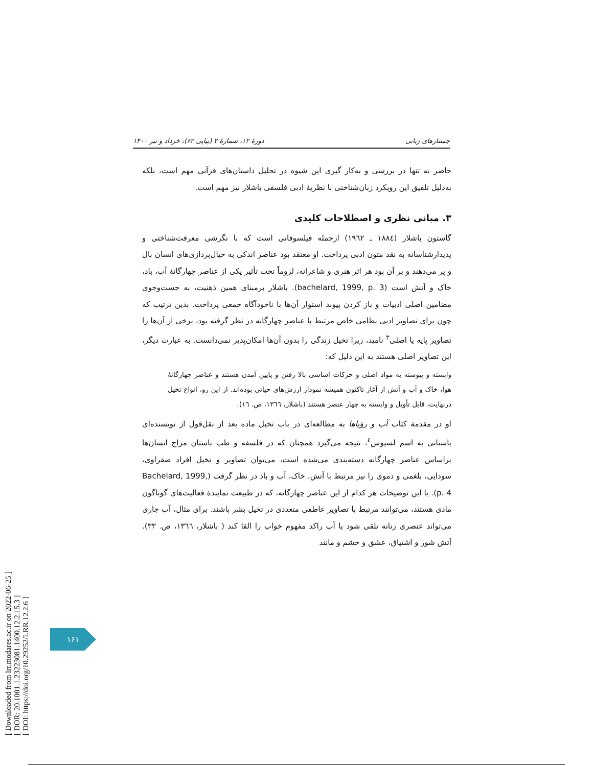[ Downloaded from lrr.modares.ac.ir on 2022-06-25 ]
[ DOR: 20.1001.1.23223081.1400.12.2.15.3 ]
[ DOI: https://doi.org/10.29252/LRR.12.2.6 ]
دورهٔ ۱۲، شمارهٔ ۲ (پیاپی ۶۲)، خرداد و تیر ۱۴۰۰ جستارهای زبانی
حاضر نه تنها در بررسی و به‌کار گیری این شیوه در تحلیل داستان‌های قرآنی مهم است، بلکه به‌دلیل تلفیق این رویکرد زبان‌شناختی با نظریهٔ ادبی فلسفی باشلار نیز مهم است.
۳. مبانی نظری و اصطلاحات کلیدی
گاستون باشلار (۱۸۸٤ ـ ۱۹٦۲) ازجمله فیلسوفانی است که با نگرشی معرفت‌شناختی و پدیدارشناسانه به نقد متون ادبی پرداخت. او معتقد بود عناصر اندکی به خیال‌پردازی‌های انسان بال و پر می‌دهند و بر آن بود هر اثر هنری و شاعرانه، لزوماً تحت تأثیر یکی از عناصر چهارگانهٔ آب، باد، خاک و آتش است (bachelard, 1999, p. 3). باشلار برمبنای همین ذهنیت، به جست‌وجوی مضامین اصلی ادبیات و باز کردن پیوند استوار آن‌ها با ناخودآگاه جمعی پرداخت. بدین ترتیب که چون برای تصاویر ادبی نظامی خاص مرتبط با عناصر چهارگانه در نظر گرفته بود، برخی از آن‌ها را تصاویر پایه یا اصلی<sup>۳</sup> نامید، زیرا تخیل زندگی را بدون آن‌ها امکان‌پذیر نمی‌دانست. به عبارت دیگر، این تصاویر اصلی هستند به این دلیل که:
وابسته و پیوسته به مواد اصلی و حرکات اساسی بالا رفتن و پایین آمدن هستند و عناصر چهارگانهٔ هوا، خاک و آب و آتش از آغاز تاکنون همیشه نمودار ارزش‌های حیاتی بوده‌اند. از این رو، انواع تخیل درنهایت، قابل تأویل و وابسته به چهار عنصر هستند (باشلار، ۱۳٦٦، ص. ۱٦).
او در مقدمهٔ کتاب آب و رؤیاها به مطالعه‌ای در باب تخیل ماده بعد از نقل‌قول از نویسنده‌ای باستانی به اسم لسیوس<sup>٤</sup>، نتیجه می‌گیرد همچنان که در فلسفه و طب باستان مزاج انسان‌ها براساس عناصر چهارگانه دسته‌بندی می‌شده است، می‌توان تصاویر و تخیل افراد صفراوی، سودایی، بلغمی و دموی را نیز مرتبط با آتش، خاک، آب و باد در نظر گرفت (Bachelard, 1999, p. 4). با این توضیحات هر کدام از این عناصر چهارگانه، که در طبیعت نمایندهٔ فعالیت‌های گوناگون مادی هستند، می‌توانند مرتبط با تصاویر عاطفی متعددی در تخیل بشر باشند. برای مثال، آب جاری می‌تواند عنصری زنانه تلقی شود یا آب راکد مفهوم خواب را القا کند ( باشلار، ۱۳٦٦، ص. ۳۳). آتش شور و اشتیاق، عشق و خشم و مانند
۱۶۱